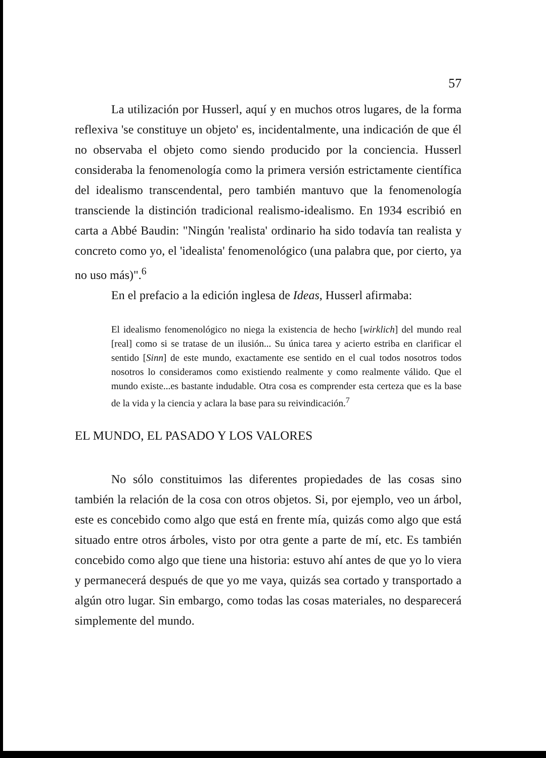57
La utilización por Husserl, aquí y en muchos otros lugares, de la forma reflexiva 'se constituye un objeto' es, incidentalmente, una indicación de que él no observaba el objeto como siendo producido por la conciencia. Husserl consideraba la fenomenología como la primera versión estrictamente científica del idealismo transcendental, pero también mantuvo que la fenomenología transciende la distinción tradicional realismo-idealismo. En 1934 escribió en carta a Abbé Baudin: "Ningún 'realista' ordinario ha sido todavía tan realista y concreto como yo, el 'idealista' fenomenológico (una palabra que, por cierto, ya no uso más)".<sup>6</sup>
En el prefacio a la edición inglesa de Ideas, Husserl afirmaba:
El idealismo fenomenológico no niega la existencia de hecho [wirklich] del mundo real [real] como si se tratase de un ilusión... Su única tarea y acierto estriba en clarificar el sentido [Sinn] de este mundo, exactamente ese sentido en el cual todos nosotros todos nosotros lo consideramos como existiendo realmente y como realmente válido. Que el mundo existe...es bastante indudable. Otra cosa es comprender esta certeza que es la base de la vida y la ciencia y aclara la base para su reivindicación.<sup>7</sup>
EL MUNDO, EL PASADO Y LOS VALORES
No sólo constituimos las diferentes propiedades de las cosas sino también la relación de la cosa con otros objetos. Si, por ejemplo, veo un árbol, este es concebido como algo que está en frente mía, quizás como algo que está situado entre otros árboles, visto por otra gente a parte de mí, etc. Es también concebido como algo que tiene una historia: estuvo ahí antes de que yo lo viera y permanecerá después de que yo me vaya, quizás sea cortado y transportado a algún otro lugar. Sin embargo, como todas las cosas materiales, no desparecerá simplemente del mundo.